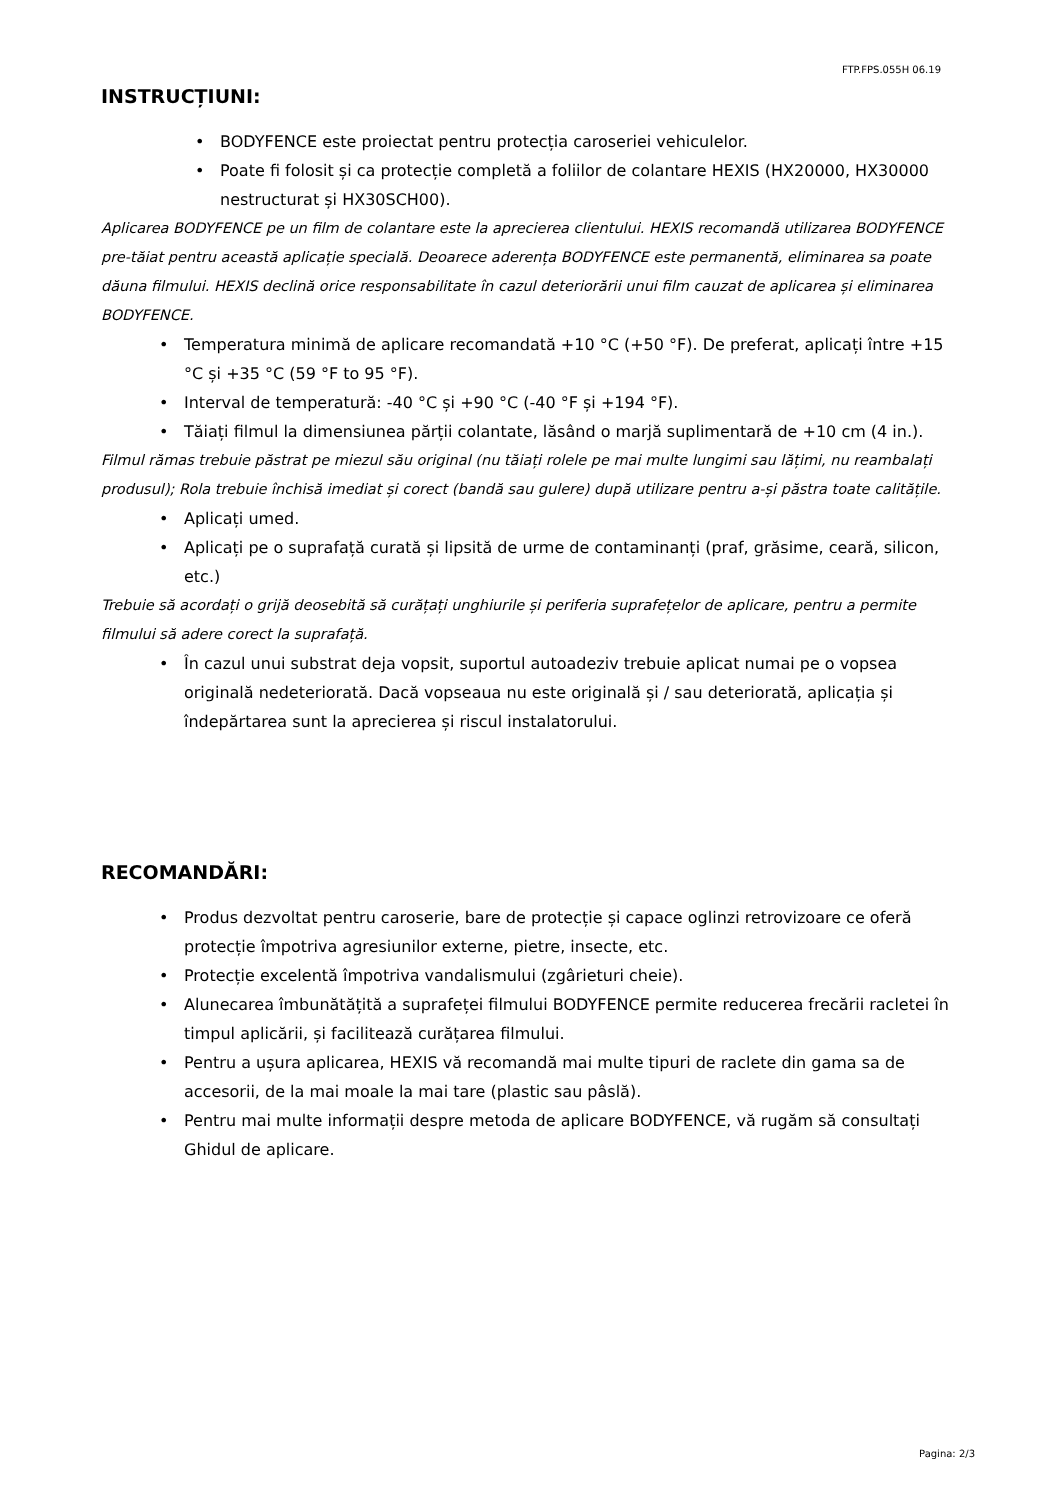FTP.FPS.055H 06.19
INSTRUCȚIUNI:
• BODYFENCE este proiectat pentru protecția caroseriei vehiculelor.
• Poate fi folosit și ca protecție completă a foliilor de colantare HEXIS (HX20000, HX30000 nestructurat și HX30SCH00).
Aplicarea BODYFENCE pe un film de colantare este la aprecierea clientului. HEXIS recomandă utilizarea BODYFENCE pre-tăiat pentru această aplicație specială. Deoarece aderența BODYFENCE este permanentă, eliminarea sa poate dăuna filmului. HEXIS declină orice responsabilitate în cazul deteriorării unui film cauzat de aplicarea și eliminarea BODYFENCE.
• Temperatura minimă de aplicare recomandată +10 °C (+50 °F). De preferat, aplicați între +15 °C și +35 °C (59 °F to 95 °F).
• Interval de temperatură: -40 °C și +90 °C (-40 °F și +194 °F).
• Tăiați filmul la dimensiunea părții colantate, lăsând o marjă suplimentară de +10 cm (4 in.).
Filmul rămas trebuie păstrat pe miezul său original (nu tăiați rolele pe mai multe lungimi sau lățimi, nu reambalați produsul); Rola trebuie închisă imediat și corect (bandă sau gulere) după utilizare pentru a-și păstra toate calitățile.
• Aplicați umed.
• Aplicați pe o suprafață curată și lipsită de urme de contaminanți (praf, grăsime, ceară, silicon, etc.)
Trebuie să acordați o grijă deosebită să curățați unghiurile și periferia suprafețelor de aplicare, pentru a permite filmului să adere corect la suprafață.
• În cazul unui substrat deja vopsit, suportul autoadeziv trebuie aplicat numai pe o vopsea originală nedeteriorată. Dacă vopseaua nu este originală și / sau deteriorată, aplicația și îndepărtarea sunt la aprecierea și riscul instalatorului.
RECOMANDĂRI:
• Produs dezvoltat pentru caroserie, bare de protecție și capace oglinzi retrovizoare ce oferă protecție împotriva agresiunilor externe, pietre, insecte, etc.
• Protecție excelentă împotriva vandalismului (zgârieturi cheie).
• Alunecarea îmbunătățită a suprafeței filmului BODYFENCE permite reducerea frecării racletei în timpul aplicării, și facilitează curățarea filmului.
• Pentru a ușura aplicarea, HEXIS vă recomandă mai multe tipuri de raclete din gama sa de accesorii, de la mai moale la mai tare (plastic sau pâslă).
• Pentru mai multe informații despre metoda de aplicare BODYFENCE, vă rugăm să consultați Ghidul de aplicare.
Pagina: 2/3